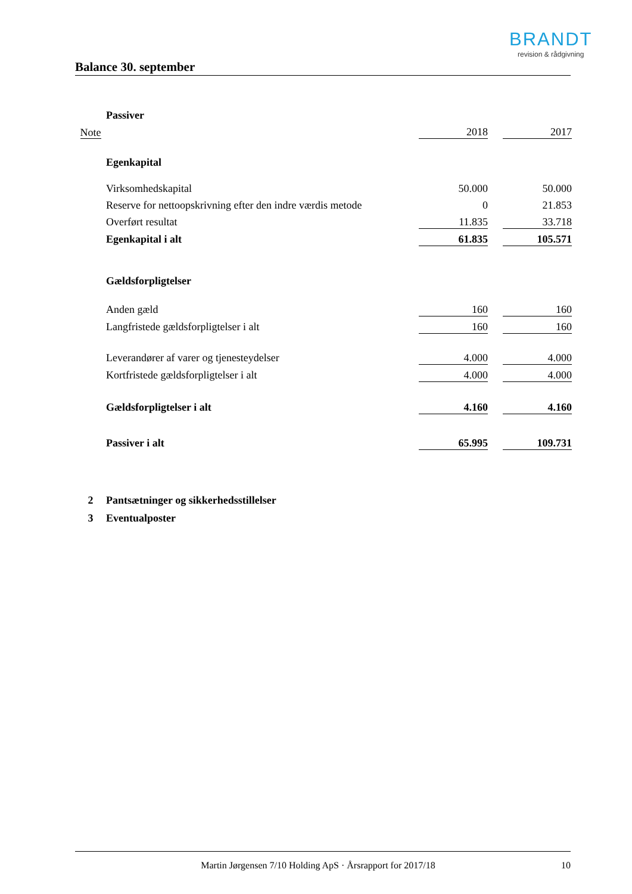BRANDT
revision & rådgivning
Balance 30. september
| | Passiver | | | |
| Note | | 2018 | | 2017 |
| | Egenkapital | | | |
| | Virksomhedskapital | 50.000 | | 50.000 |
| | Reserve for nettoopskrivning efter den indre værdis metode | 0 | | 21.853 |
| | Overført resultat | 11.835 | | 33.718 |
| | Egenkapital i alt | 61.835 | | 105.571 |
| | Gældsforpligtelser | | | |
| | Anden gæld | 160 | | 160 |
| | Langfristede gældsforpligtelser i alt | 160 | | 160 |
| | Leverandører af varer og tjenesteydelser | 4.000 | | 4.000 |
| | Kortfristede gældsforpligtelser i alt | 4.000 | | 4.000 |
| | Gældsforpligtelser i alt | 4.160 | | 4.160 |
| | Passiver i alt | 65.995 | | 109.731 |
| 2 | Pantsætninger og sikkerhedsstillelser | | | |
| 3 | Eventualposter | | | |
Martin Jørgensen 7/10 Holding ApS · Årsrapport for 2017/18 10